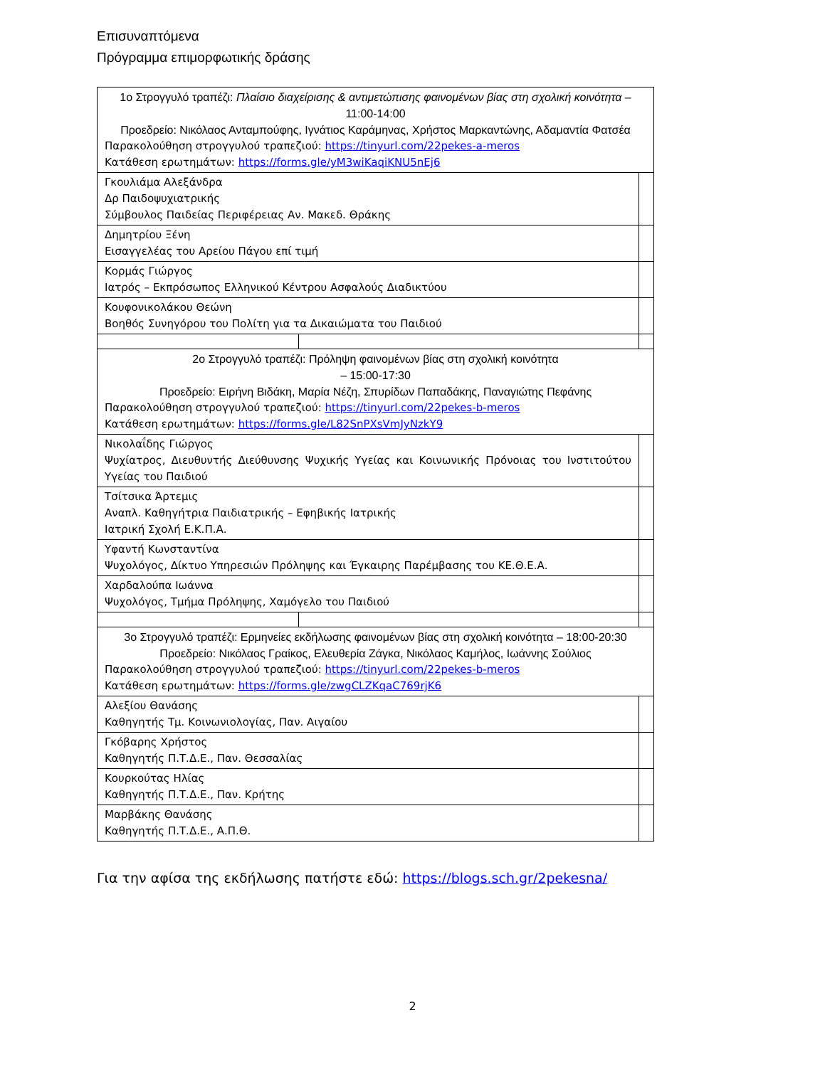Επισυναπτόμενα
Πρόγραμμα επιμορφωτικής δράσης
| 1ο Στρογγυλό τραπέζι: Πλαίσιο διαχείρισης & αντιμετώπισης φαινομένων βίας στη σχολική κοινότητα – 11:00-14:00 Προεδρείο: Νικόλαος Ανταμπούφης, Ιγνάτιος Καράμηνας, Χρήστος Μαρκαντώνης, Αδαμαντία Φατσέα Παρακολούθηση στρογγυλού τραπεζιού: https://tinyurl.com/22pekes-a-meros Κατάθεση ερωτημάτων: https://forms.gle/yM3wiKaqiKNU5nEj6 | | |
| Γκουλιάμα Αλεξάνδρα Δρ Παιδοψυχιατρικής Σύμβουλος Παιδείας Περιφέρειας Αν. Μακεδ. Θράκης | | |
| Δημητρίου Ξένη Εισαγγελέας του Αρείου Πάγου επί τιμή | | |
| Κορμάς Γιώργος Ιατρός – Εκπρόσωπος Ελληνικού Κέντρου Ασφαλούς Διαδικτύου | | |
| Κουφονικολάκου Θεώνη Βοηθός Συνηγόρου του Πολίτη για τα Δικαιώματα του Παιδιού | | |
| 2ο Στρογγυλό τραπέζι: Πρόληψη φαινομένων βίας στη σχολική κοινότητα – 15:00-17:30 Προεδρείο: Ειρήνη Βιδάκη, Μαρία Νέζη, Σπυρίδων Παπαδάκης, Παναγιώτης Πεφάνης Παρακολούθηση στρογγυλού τραπεζιού: https://tinyurl.com/22pekes-b-meros Κατάθεση ερωτημάτων: https://forms.gle/L82SnPXsVmJyNzkY9 | | |
| Νικολαΐδης Γιώργος Ψυχίατρος, Διευθυντής Διεύθυνσης Ψυχικής Υγείας και Κοινωνικής Πρόνοιας του Ινστιτούτου Υγείας του Παιδιού | | |
| Τσίτσικα Άρτεμις Αναπλ. Καθηγήτρια Παιδιατρικής – Εφηβικής Ιατρικής Ιατρική Σχολή Ε.Κ.Π.Α. | | |
| Υφαντή Κωνσταντίνα Ψυχολόγος, Δίκτυο Υπηρεσιών Πρόληψης και Έγκαιρης Παρέμβασης του ΚΕ.Θ.Ε.Α. | | |
| Χαρδαλούπα Ιωάννα Ψυχολόγος, Τμήμα Πρόληψης, Χαμόγελο του Παιδιού | | |
| 3ο Στρογγυλό τραπέζι: Ερμηνείες εκδήλωσης φαινομένων βίας στη σχολική κοινότητα – 18:00-20:30 Προεδρείο: Νικόλαος Γραίκος, Ελευθερία Ζάγκα, Νικόλαος Καμήλος, Ιωάννης Σούλιος Παρακολούθηση στρογγυλού τραπεζιού: https://tinyurl.com/22pekes-b-meros Κατάθεση ερωτημάτων: https://forms.gle/zwgCLZKqaC769rjK6 | | |
| Αλεξίου Θανάσης Καθηγητής Τμ. Κοινωνιολογίας, Παν. Αιγαίου | | |
| Γκόβαρης Χρήστος Καθηγητής Π.Τ.Δ.Ε., Παν. Θεσσαλίας | | |
| Κουρκούτας Ηλίας Καθηγητής Π.Τ.Δ.Ε., Παν. Κρήτης | | |
| Μαρβάκης Θανάσης Καθηγητής Π.Τ.Δ.Ε., Α.Π.Θ. | | |
Για την αφίσα της εκδήλωσης πατήστε εδώ: https://blogs.sch.gr/2pekesna/
2